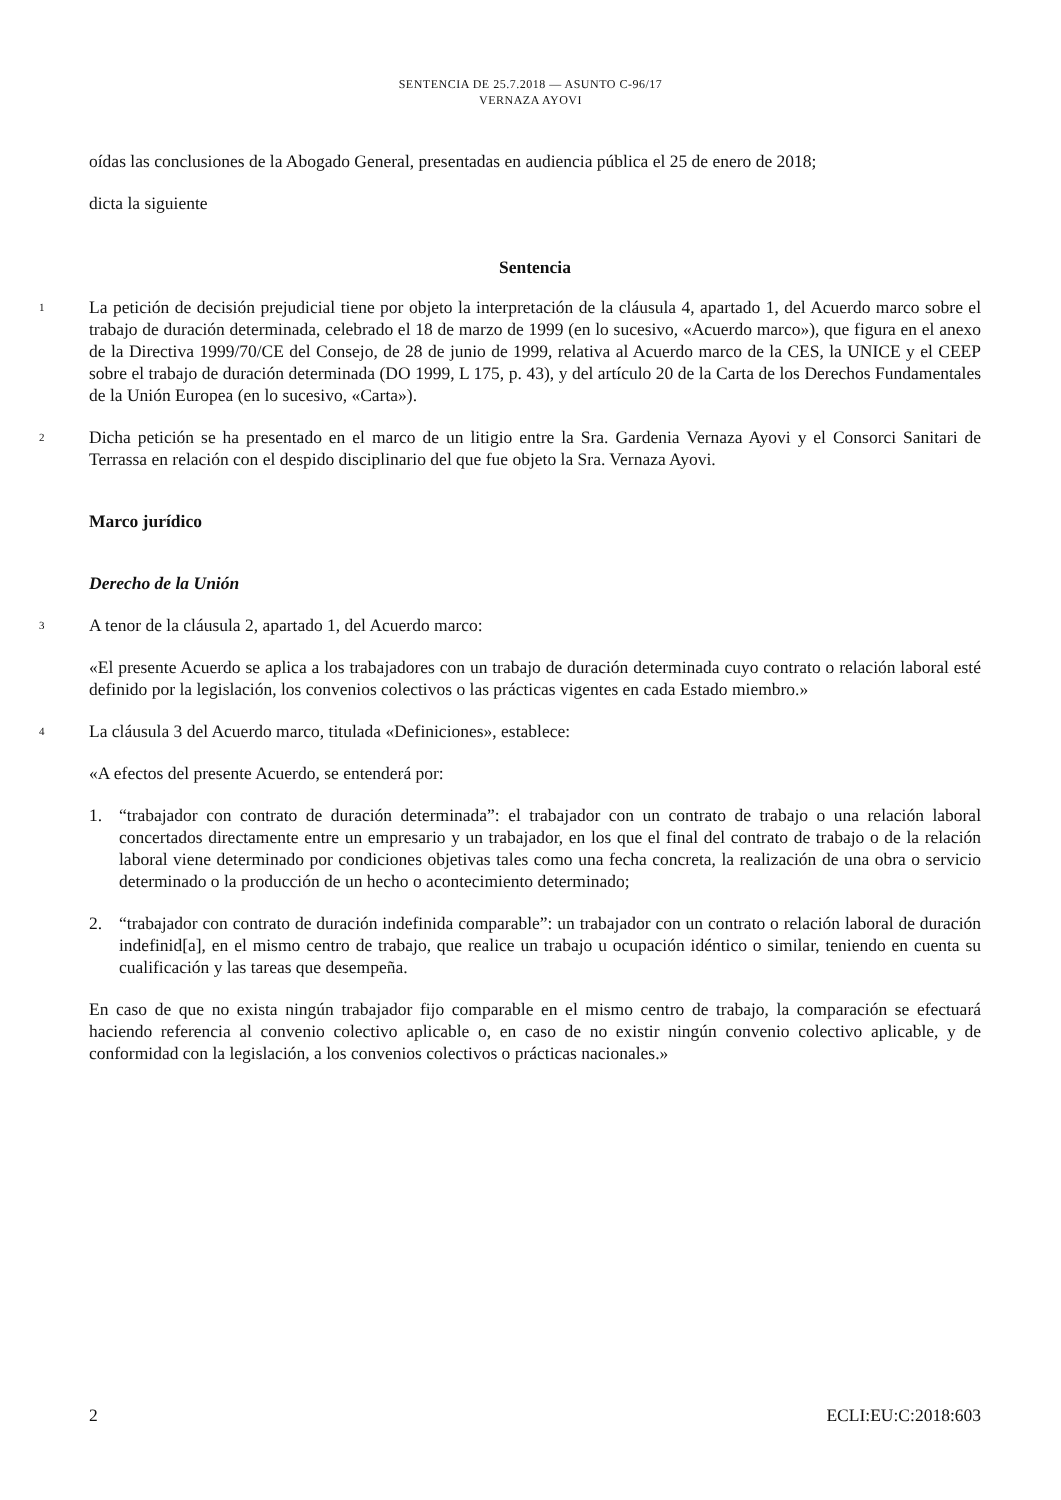SENTENCIA DE 25.7.2018 — ASUNTO C-96/17
VERNAZA AYOVI
oídas las conclusiones de la Abogado General, presentadas en audiencia pública el 25 de enero de 2018;
dicta la siguiente
Sentencia
1
La petición de decisión prejudicial tiene por objeto la interpretación de la cláusula 4, apartado 1, del Acuerdo marco sobre el trabajo de duración determinada, celebrado el 18 de marzo de 1999 (en lo sucesivo, «Acuerdo marco»), que figura en el anexo de la Directiva 1999/70/CE del Consejo, de 28 de junio de 1999, relativa al Acuerdo marco de la CES, la UNICE y el CEEP sobre el trabajo de duración determinada (DO 1999, L 175, p. 43), y del artículo 20 de la Carta de los Derechos Fundamentales de la Unión Europea (en lo sucesivo, «Carta»).
2
Dicha petición se ha presentado en el marco de un litigio entre la Sra. Gardenia Vernaza Ayovi y el Consorci Sanitari de Terrassa en relación con el despido disciplinario del que fue objeto la Sra. Vernaza Ayovi.
Marco jurídico
Derecho de la Unión
3
A tenor de la cláusula 2, apartado 1, del Acuerdo marco:
«El presente Acuerdo se aplica a los trabajadores con un trabajo de duración determinada cuyo contrato o relación laboral esté definido por la legislación, los convenios colectivos o las prácticas vigentes en cada Estado miembro.»
4
La cláusula 3 del Acuerdo marco, titulada «Definiciones», establece:
«A efectos del presente Acuerdo, se entenderá por:
1. “trabajador con contrato de duración determinada”: el trabajador con un contrato de trabajo o una relación laboral concertados directamente entre un empresario y un trabajador, en los que el final del contrato de trabajo o de la relación laboral viene determinado por condiciones objetivas tales como una fecha concreta, la realización de una obra o servicio determinado o la producción de un hecho o acontecimiento determinado;
2. “trabajador con contrato de duración indefinida comparable”: un trabajador con un contrato o relación laboral de duración indefinid[a], en el mismo centro de trabajo, que realice un trabajo u ocupación idéntico o similar, teniendo en cuenta su cualificación y las tareas que desempeña.
En caso de que no exista ningún trabajador fijo comparable en el mismo centro de trabajo, la comparación se efectuará haciendo referencia al convenio colectivo aplicable o, en caso de no existir ningún convenio colectivo aplicable, y de conformidad con la legislación, a los convenios colectivos o prácticas nacionales.»
2 ECLI:EU:C:2018:603